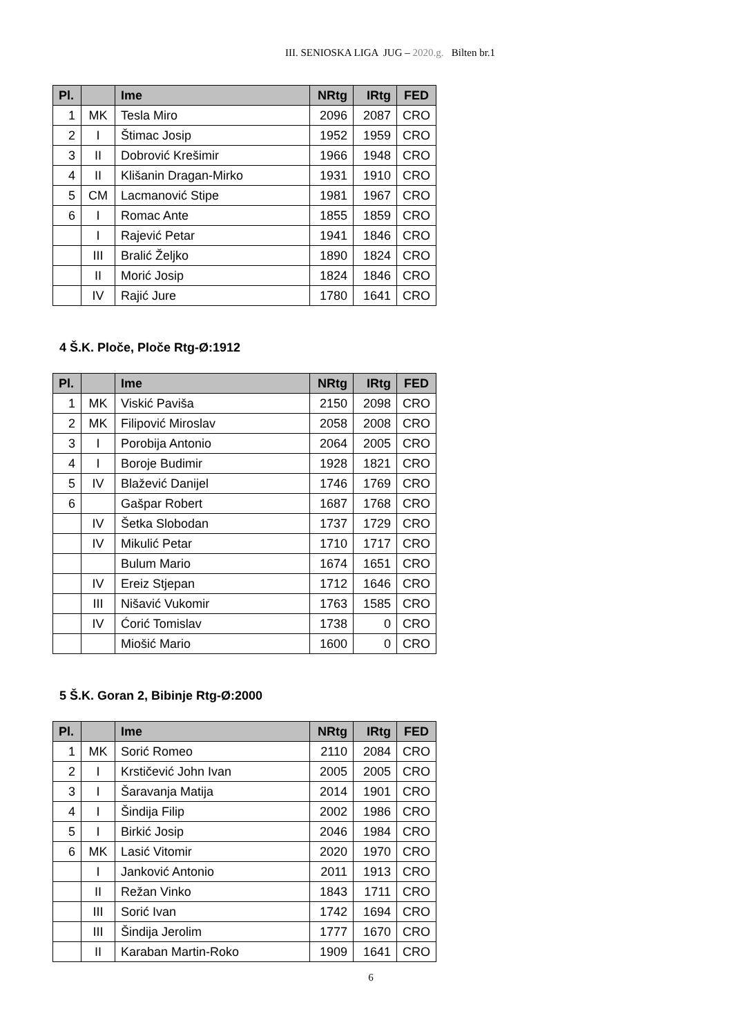III. SENIOSKA LIGA JUG – 2020.g. Bilten br.1
| Pl. | | Ime | NRtg | IRtg | FED |
| --- | --- | --- | --- | --- | --- |
| 1 | MK | Tesla Miro | 2096 | 2087 | CRO |
| 2 | I | Štimac Josip | 1952 | 1959 | CRO |
| 3 | II | Dobrović Krešimir | 1966 | 1948 | CRO |
| 4 | II | Klišanin Dragan-Mirko | 1931 | 1910 | CRO |
| 5 | CM | Lacmanović Stipe | 1981 | 1967 | CRO |
| 6 | I | Romac Ante | 1855 | 1859 | CRO |
| | I | Rajević Petar | 1941 | 1846 | CRO |
| | III | Bralić Željko | 1890 | 1824 | CRO |
| | II | Morić Josip | 1824 | 1846 | CRO |
| | IV | Rajić Jure | 1780 | 1641 | CRO |
4 Š.K. Ploče, Ploče Rtg-Ø:1912
| Pl. | | Ime | NRtg | IRtg | FED |
| --- | --- | --- | --- | --- | --- |
| 1 | MK | Viskić Paviša | 2150 | 2098 | CRO |
| 2 | MK | Filipović Miroslav | 2058 | 2008 | CRO |
| 3 | I | Porobija Antonio | 2064 | 2005 | CRO |
| 4 | I | Boroje Budimir | 1928 | 1821 | CRO |
| 5 | IV | Blažević Danijel | 1746 | 1769 | CRO |
| 6 | | Gašpar Robert | 1687 | 1768 | CRO |
| | IV | Šetka Slobodan | 1737 | 1729 | CRO |
| | IV | Mikulić Petar | 1710 | 1717 | CRO |
| | | Bulum Mario | 1674 | 1651 | CRO |
| | IV | Ereiz Stjepan | 1712 | 1646 | CRO |
| | III | Nišavić Vukomir | 1763 | 1585 | CRO |
| | IV | Ćorić Tomislav | 1738 | 0 | CRO |
| | | Miošić Mario | 1600 | 0 | CRO |
5 Š.K. Goran 2, Bibinje Rtg-Ø:2000
| Pl. | | Ime | NRtg | IRtg | FED |
| --- | --- | --- | --- | --- | --- |
| 1 | MK | Sorić Romeo | 2110 | 2084 | CRO |
| 2 | I | Krstičević John Ivan | 2005 | 2005 | CRO |
| 3 | I | Šaravanja Matija | 2014 | 1901 | CRO |
| 4 | I | Šindija Filip | 2002 | 1986 | CRO |
| 5 | I | Birkić Josip | 2046 | 1984 | CRO |
| 6 | MK | Lasić Vitomir | 2020 | 1970 | CRO |
| | I | Janković Antonio | 2011 | 1913 | CRO |
| | II | Režan Vinko | 1843 | 1711 | CRO |
| | III | Sorić Ivan | 1742 | 1694 | CRO |
| | III | Šindija Jerolim | 1777 | 1670 | CRO |
| | II | Karaban Martin-Roko | 1909 | 1641 | CRO |
6